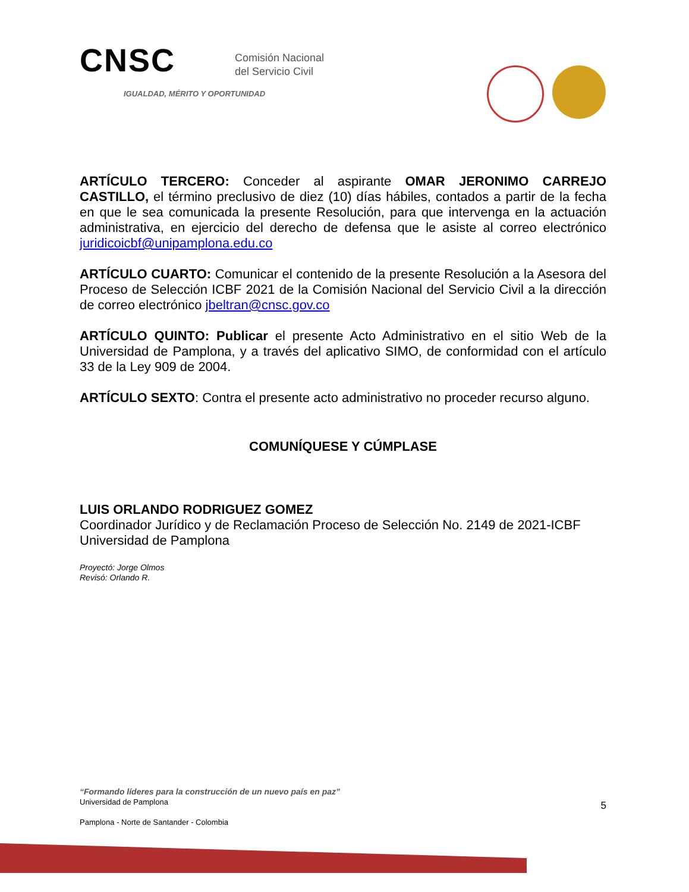CNSC Comisión Nacional
del Servicio Civil
IGUALDAD, MÉRITO Y OPORTUNIDAD
ARTÍCULO TERCERO: Conceder al aspirante OMAR JERONIMO CARREJO CASTILLO, el término preclusivo de diez (10) días hábiles, contados a partir de la fecha en que le sea comunicada la presente Resolución, para que intervenga en la actuación administrativa, en ejercicio del derecho de defensa que le asiste al correo electrónico juridicoicbf@unipamplona.edu.co
ARTÍCULO CUARTO: Comunicar el contenido de la presente Resolución a la Asesora del Proceso de Selección ICBF 2021 de la Comisión Nacional del Servicio Civil a la dirección de correo electrónico jbeltran@cnsc.gov.co
ARTÍCULO QUINTO: Publicar el presente Acto Administrativo en el sitio Web de la Universidad de Pamplona, y a través del aplicativo SIMO, de conformidad con el artículo 33 de la Ley 909 de 2004.
ARTÍCULO SEXTO: Contra el presente acto administrativo no proceder recurso alguno.
COMUNÍQUESE Y CÚMPLASE
LUIS ORLANDO RODRIGUEZ GOMEZ
Coordinador Jurídico y de Reclamación Proceso de Selección No. 2149 de 2021-ICBF
Universidad de Pamplona
Proyectó: Jorge Olmos
Revisó: Orlando R.
“Formando líderes para la construcción de un nuevo país en paz”
Universidad de Pamplona 5
Pamplona - Norte de Santander - Colombia